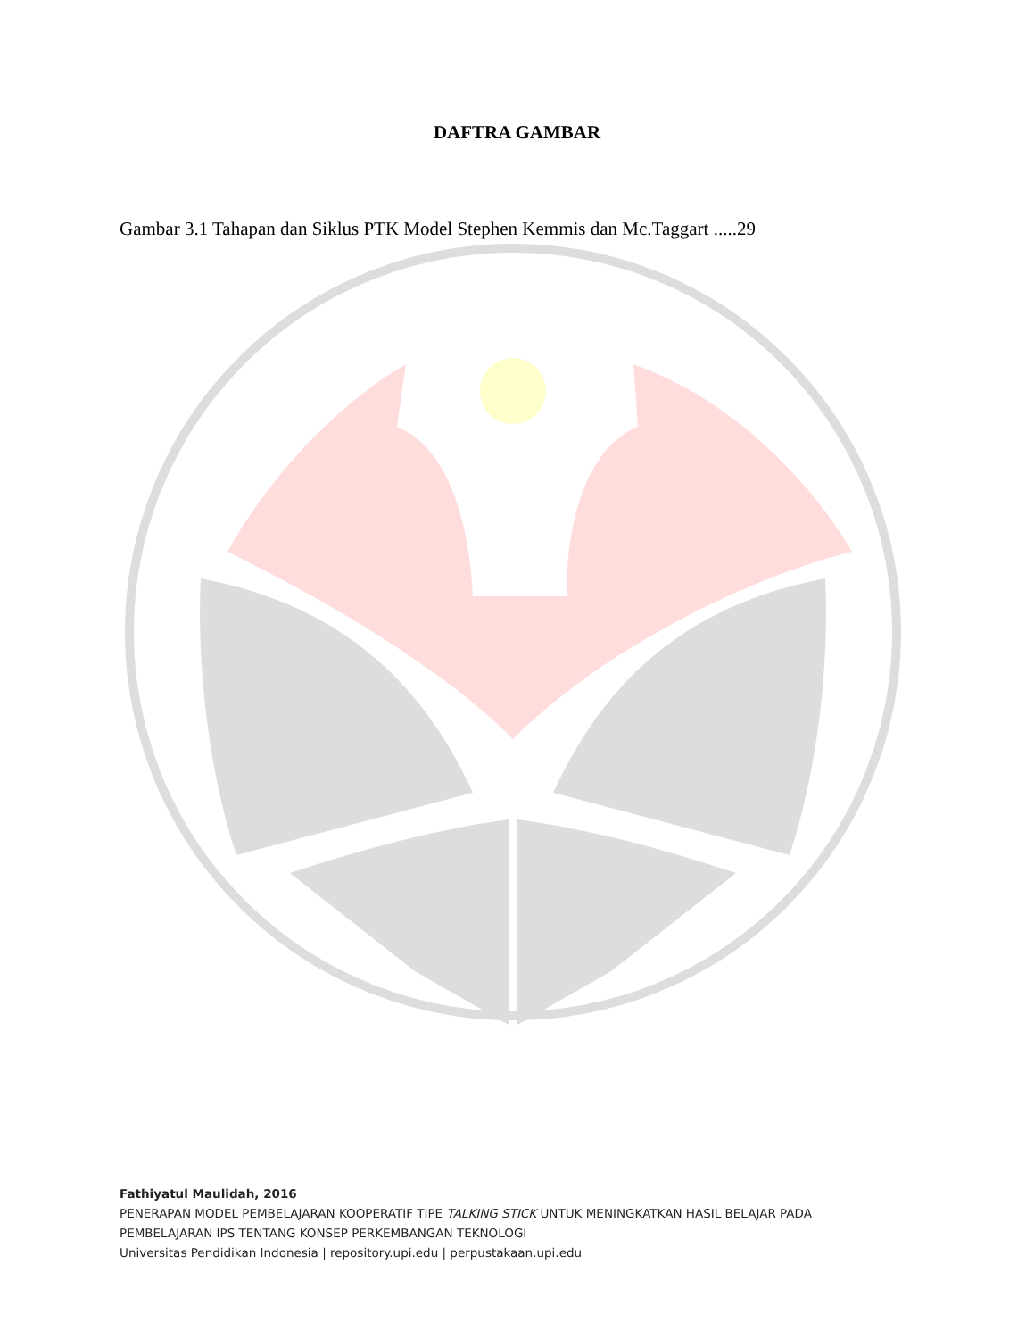DAFTRA GAMBAR
Gambar 3.1 Tahapan dan Siklus PTK Model Stephen Kemmis dan Mc.Taggart .....29
Fathiyatul Maulidah, 2016
PENERAPAN MODEL PEMBELAJARAN KOOPERATIF TIPE TALKING STICK UNTUK MENINGKATKAN HASIL BELAJAR PADA
PEMBELAJARAN IPS TENTANG KONSEP PERKEMBANGAN TEKNOLOGI
Universitas Pendidikan Indonesia | repository.upi.edu | perpustakaan.upi.edu